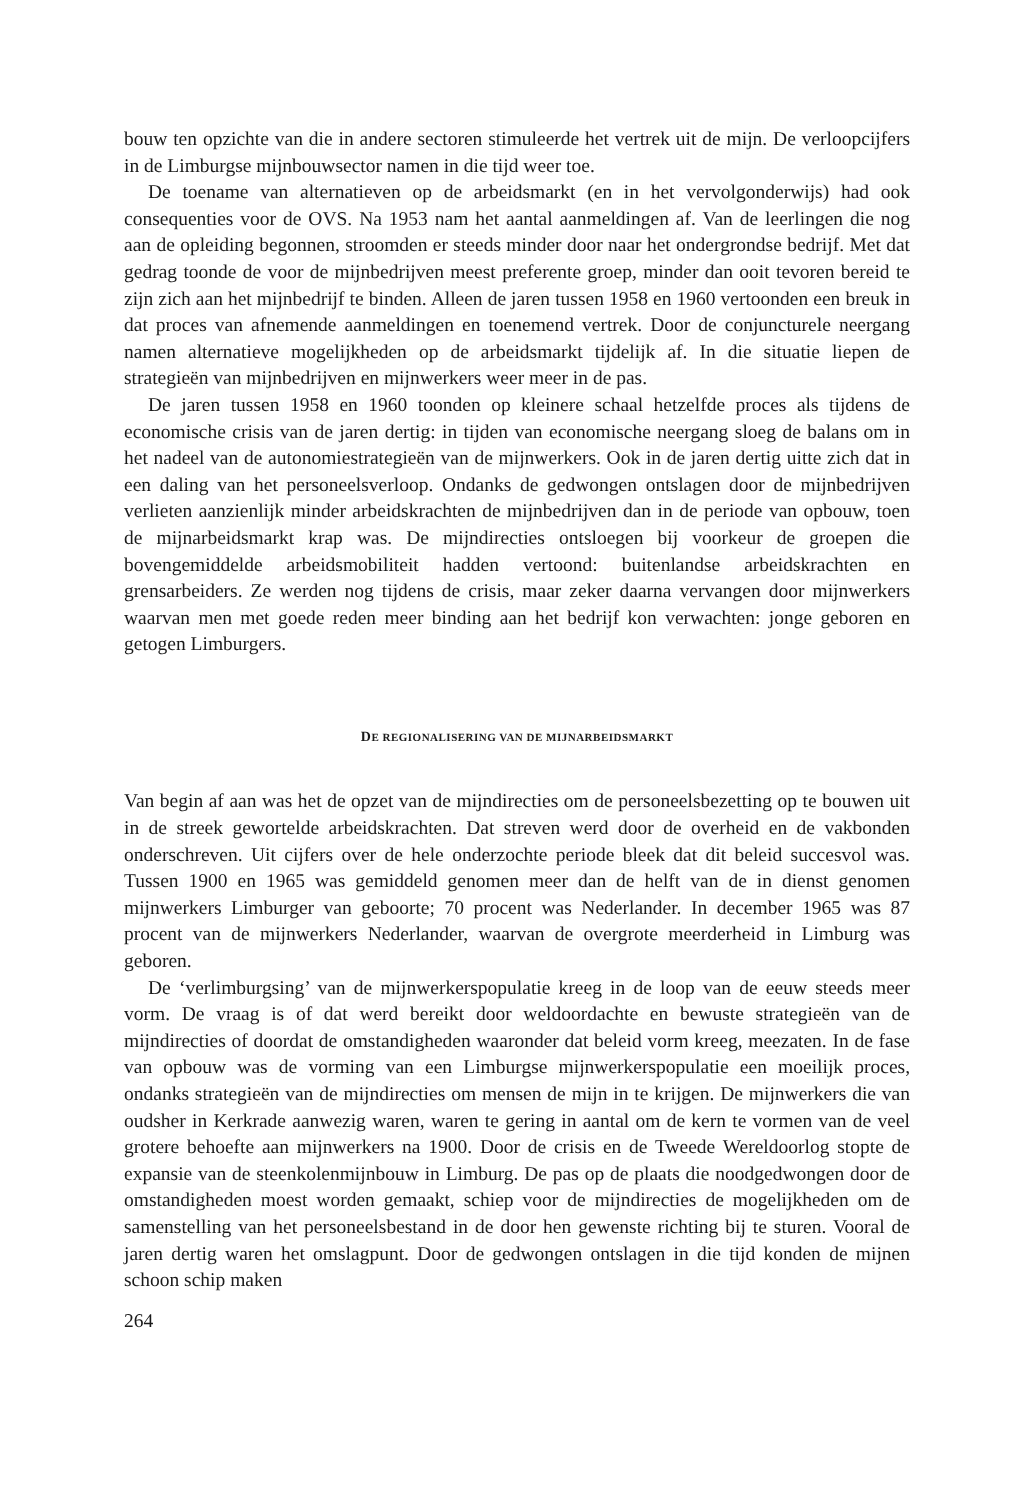bouw ten opzichte van die in andere sectoren stimuleerde het vertrek uit de mijn. De verloopcijfers in de Limburgse mijnbouwsector namen in die tijd weer toe.
De toename van alternatieven op de arbeidsmarkt (en in het vervolgonderwijs) had ook consequenties voor de OVS. Na 1953 nam het aantal aanmeldingen af. Van de leerlingen die nog aan de opleiding begonnen, stroomden er steeds minder door naar het ondergrondse bedrijf. Met dat gedrag toonde de voor de mijnbedrijven meest preferente groep, minder dan ooit tevoren bereid te zijn zich aan het mijnbedrijf te binden. Alleen de jaren tussen 1958 en 1960 vertoonden een breuk in dat proces van afnemende aanmeldingen en toenemend vertrek. Door de conjuncturele neergang namen alternatieve mogelijkheden op de arbeidsmarkt tijdelijk af. In die situatie liepen de strategieën van mijnbedrijven en mijnwerkers weer meer in de pas.
De jaren tussen 1958 en 1960 toonden op kleinere schaal hetzelfde proces als tijdens de economische crisis van de jaren dertig: in tijden van economische neergang sloeg de balans om in het nadeel van de autonomiestrategieën van de mijnwerkers. Ook in de jaren dertig uitte zich dat in een daling van het personeelsverloop. Ondanks de gedwongen ontslagen door de mijnbedrijven verlieten aanzienlijk minder arbeidskrachten de mijnbedrijven dan in de periode van opbouw, toen de mijnarbeidsmarkt krap was. De mijndirecties ontsloegen bij voorkeur de groepen die bovengemiddelde arbeidsmobiliteit hadden vertoond: buitenlandse arbeidskrachten en grensarbeiders. Ze werden nog tijdens de crisis, maar zeker daarna vervangen door mijnwerkers waarvan men met goede reden meer binding aan het bedrijf kon verwachten: jonge geboren en getogen Limburgers.
DE REGIONALISERING VAN DE MIJNARBEIDSMARKT
Van begin af aan was het de opzet van de mijndirecties om de personeelsbezetting op te bouwen uit in de streek gewortelde arbeidskrachten. Dat streven werd door de overheid en de vakbonden onderschreven. Uit cijfers over de hele onderzochte periode bleek dat dit beleid succesvol was. Tussen 1900 en 1965 was gemiddeld genomen meer dan de helft van de in dienst genomen mijnwerkers Limburger van geboorte; 70 procent was Nederlander. In december 1965 was 87 procent van de mijnwerkers Nederlander, waarvan de overgrote meerderheid in Limburg was geboren.
De ‘verlimburgsing’ van de mijnwerkerspopulatie kreeg in de loop van de eeuw steeds meer vorm. De vraag is of dat werd bereikt door weldoordachte en bewuste strategieën van de mijndirecties of doordat de omstandigheden waaronder dat beleid vorm kreeg, meezaten. In de fase van opbouw was de vorming van een Limburgse mijnwerkerspopulatie een moeilijk proces, ondanks strategieën van de mijndirecties om mensen de mijn in te krijgen. De mijnwerkers die van oudsher in Kerkrade aanwezig waren, waren te gering in aantal om de kern te vormen van de veel grotere behoefte aan mijnwerkers na 1900. Door de crisis en de Tweede Wereldoorlog stopte de expansie van de steenkolenmijnbouw in Limburg. De pas op de plaats die noodgedwongen door de omstandigheden moest worden gemaakt, schiep voor de mijndirecties de mogelijkheden om de samenstelling van het personeelsbestand in de door hen gewenste richting bij te sturen. Vooral de jaren dertig waren het omslagpunt. Door de gedwongen ontslagen in die tijd konden de mijnen schoon schip maken
264